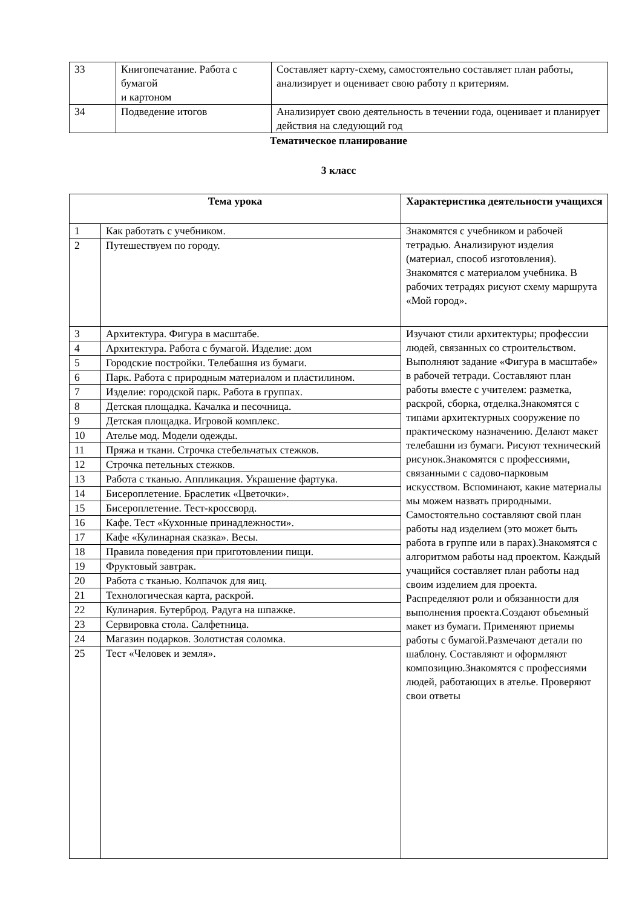| 33 | Книгопечатание. Работа с бумагой и картоном | Составляет карту-схему, самостоятельно составляет план работы, анализирует и оценивает свою работу п критериям. |
| 34 | Подведение итогов | Анализирует свою деятельность в течении года, оценивает и планирует действия на следующий год |
Тематическое планирование
3 класс
| Тема урока | | Характеристика деятельности учащихся |
| --- | --- | --- |
| 1 | Как работать с учебником. | Знакомятся с учебником и рабочей тетрадью. Анализируют изделия (материал, способ изготовления). Знакомятся с материалом учебника. В рабочих тетрадях рисуют схему маршрута «Мой город». |
| 2 | Путешествуем по городу. | |
| 3 | Архитектура. Фигура в масштабе. | Изучают стили архитектуры; профессии людей, связанных со строительством. Выполняют задание «Фигура в масштабе» в рабочей тетради. Составляют план работы вместе с учителем: разметка, раскрой, сборка, отделка.Знакомятся с типами архитектурных сооружение по практическому назначению. Делают макет телебашни из бумаги. Рисуют технический рисунок.Знакомятся с профессиями, связанными с садово-парковым искусством. Вспоминают, какие материалы мы можем назвать природными. Самостоятельно составляют свой план работы над изделием (это может быть работа в группе или в парах).Знакомятся с алгоритмом работы над проектом. Каждый учащийся составляет план работы над своим изделием для проекта. Распределяют роли и обязанности для выполнения проекта.Создают объемный макет из бумаги. Применяют приемы работы с бумагой.Размечают детали по шаблону. Составляют и оформляют композицию.Знакомятся с профессиями людей, работающих в ателье. Проверяют свои ответы |
| 4 | Архитектура. Работа с бумагой. Изделие: дом | |
| 5 | Городские постройки. Телебашня из бумаги. | |
| 6 | Парк. Работа с природным материалом и пластилином. | |
| 7 | Изделие: городской парк. Работа в группах. | |
| 8 | Детская площадка. Качалка и песочница. | |
| 9 | Детская площадка. Игровой комплекс. | |
| 10 | Ателье мод. Модели одежды. | |
| 11 | Пряжа и ткани. Строчка стебельчатых стежков. | |
| 12 | Строчка петельных стежков. | |
| 13 | Работа с тканью. Аппликация. Украшение фартука. | |
| 14 | Бисероплетение. Браслетик «Цветочки». | |
| 15 | Бисероплетение. Тест-кроссворд. | |
| 16 | Кафе. Тест «Кухонные принадлежности». | |
| 17 | Кафе «Кулинарная сказка». Весы. | |
| 18 | Правила поведения при приготовлении пищи. | |
| 19 | Фруктовый завтрак. | |
| 20 | Работа с тканью. Колпачок для яиц. | |
| 21 | Технологическая карта, раскрой. | |
| 22 | Кулинария. Бутерброд. Радуга на шпажке. | |
| 23 | Сервировка стола. Салфетница. | |
| 24 | Магазин подарков. Золотистая соломка. | |
| 25 | Тест «Человек и земля». | |